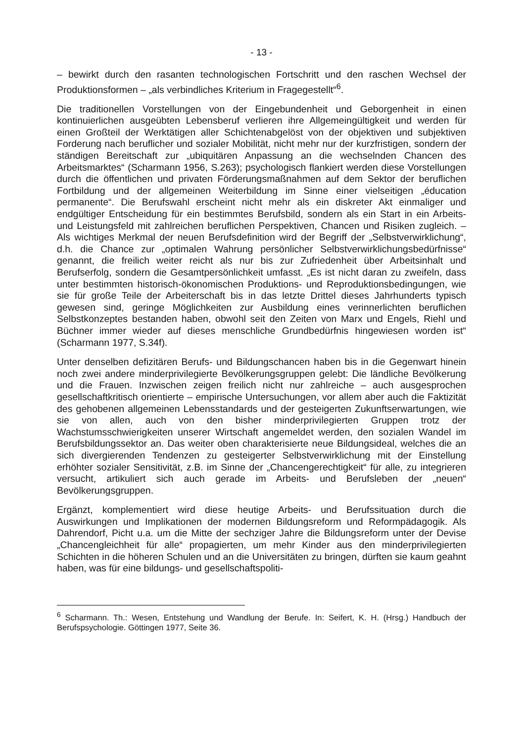- 13 -
– bewirkt durch den rasanten technologischen Fortschritt und den raschen Wechsel der Produktionsformen – „als verbindliches Kriterium in Fragegestellt“<sup>6</sup>.
Die traditionellen Vorstellungen von der Eingebundenheit und Geborgenheit in einen kontinuierlichen ausgeübten Lebensberuf verlieren ihre Allgemeingültigkeit und werden für einen Großteil der Werktätigen aller Schichtenabgelöst von der objektiven und subjektiven Forderung nach beruflicher und sozialer Mobilität, nicht mehr nur der kurzfristigen, sondern der ständigen Bereitschaft zur „ubiquitären Anpassung an die wechselnden Chancen des Arbeitsmarktes“ (Scharmann 1956, S.263); psychologisch flankiert werden diese Vorstellungen durch die öffentlichen und privaten Förderungsmaßnahmen auf dem Sektor der beruflichen Fortbildung und der allgemeinen Weiterbildung im Sinne einer vielseitigen „éducation permanente“. Die Berufswahl erscheint nicht mehr als ein diskreter Akt einmaliger und endgültiger Entscheidung für ein bestimmtes Berufsbild, sondern als ein Start in ein Arbeits- und Leistungsfeld mit zahlreichen beruflichen Perspektiven, Chancen und Risiken zugleich. – Als wichtiges Merkmal der neuen Berufsdefinition wird der Begriff der „Selbstverwirklichung“, d.h. die Chance zur „optimalen Wahrung persönlicher Selbstverwirklichungsbedürfnisse“ genannt, die freilich weiter reicht als nur bis zur Zufriedenheit über Arbeitsinhalt und Berufserfolg, sondern die Gesamtpersönlichkeit umfasst. „Es ist nicht daran zu zweifeln, dass unter bestimmten historisch-ökonomischen Produktions- und Reproduktionsbedingungen, wie sie für große Teile der Arbeiterschaft bis in das letzte Drittel dieses Jahrhunderts typisch gewesen sind, geringe Möglichkeiten zur Ausbildung eines verinnerlichten beruflichen Selbstkonzeptes bestanden haben, obwohl seit den Zeiten von Marx und Engels, Riehl und Büchner immer wieder auf dieses menschliche Grundbedürfnis hingewiesen worden ist“ (Scharmann 1977, S.34f).
Unter denselben defizitären Berufs- und Bildungschancen haben bis in die Gegenwart hinein noch zwei andere minderprivilegierte Bevölkerungsgruppen gelebt: Die ländliche Bevölkerung und die Frauen. Inzwischen zeigen freilich nicht nur zahlreiche – auch ausgesprochen gesellschaftkritisch orientierte – empirische Untersuchungen, vor allem aber auch die Faktizität des gehobenen allgemeinen Lebensstandards und der gesteigerten Zukunftserwartungen, wie sie von allen, auch von den bisher minderprivilegierten Gruppen trotz der Wachstumsschwierigkeiten unserer Wirtschaft angemeldet werden, den sozialen Wandel im Berufsbildungssektor an. Das weiter oben charakterisierte neue Bildungsideal, welches die an sich divergierenden Tendenzen zu gesteigerter Selbstverwirklichung mit der Einstellung erhöhter sozialer Sensitivität, z.B. im Sinne der „Chancengerechtigkeit“ für alle, zu integrieren versucht, artikuliert sich auch gerade im Arbeits- und Berufsleben der „neuen“ Bevölkerungsgruppen.
Ergänzt, komplementiert wird diese heutige Arbeits- und Berufssituation durch die Auswirkungen und Implikationen der modernen Bildungsreform und Reformpädagogik. Als Dahrendorf, Picht u.a. um die Mitte der sechziger Jahre die Bildungsreform unter der Devise „Chancengleichheit für alle“ propagierten, um mehr Kinder aus den minderprivilegierten Schichten in die höheren Schulen und an die Universitäten zu bringen, dürften sie kaum geahnt haben, was für eine bildungs- und gesellschaftspoliti-
<sup>6</sup> Scharmann. Th.: Wesen, Entstehung und Wandlung der Berufe. In: Seifert, K. H. (Hrsg.) Handbuch der Berufspsychologie. Göttingen 1977, Seite 36.